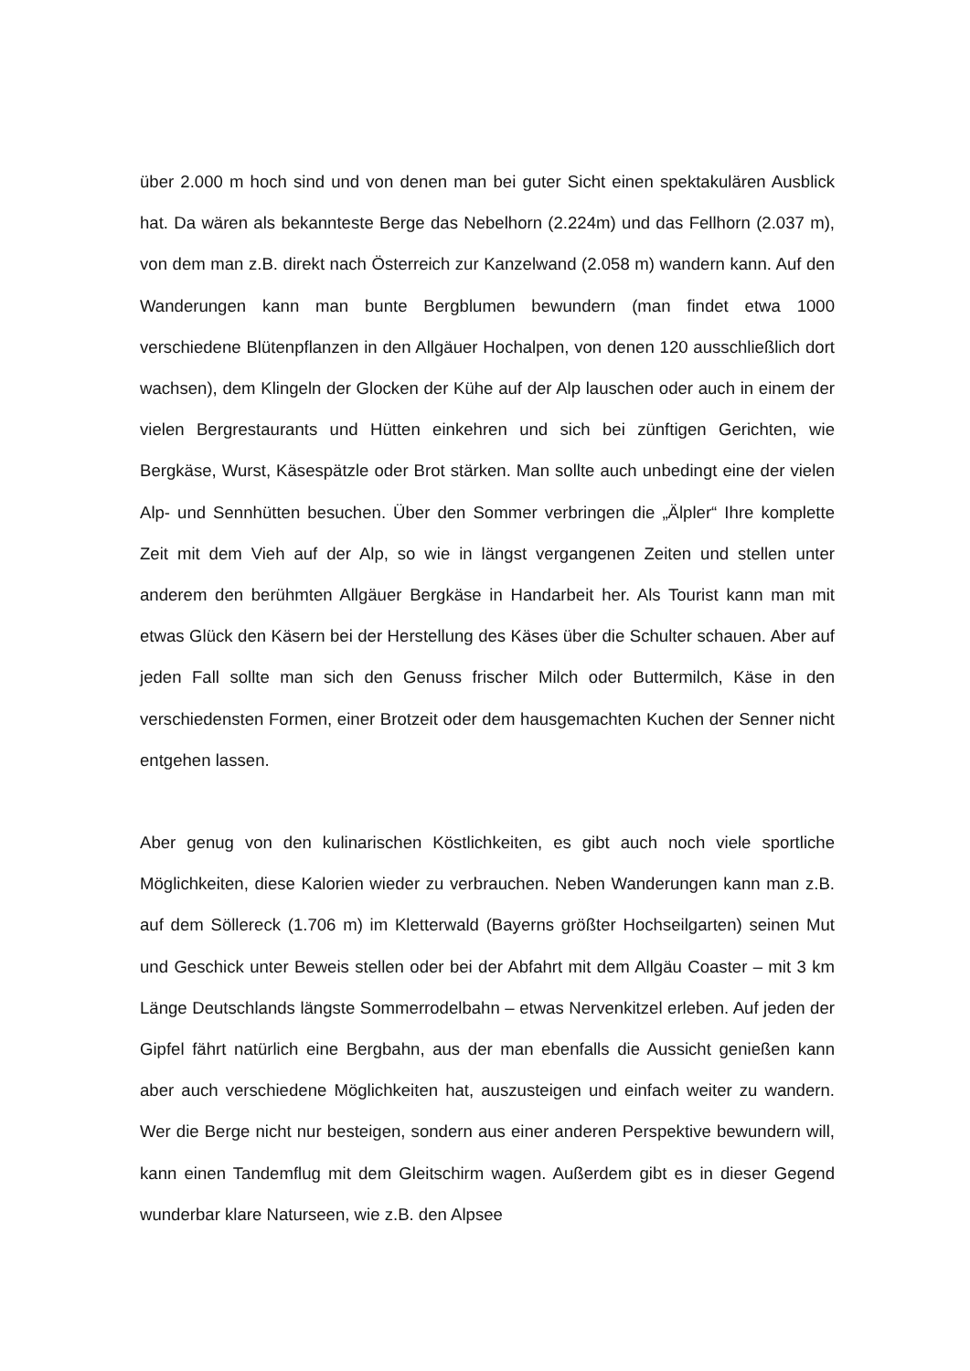über 2.000 m hoch sind und von denen man bei guter Sicht einen spektakulären Ausblick hat. Da wären als bekannteste Berge das Nebelhorn (2.224m) und das Fellhorn (2.037 m), von dem man z.B. direkt nach Österreich zur Kanzelwand (2.058 m) wandern kann. Auf den Wanderungen kann man bunte Bergblumen bewundern (man findet etwa 1000 verschiedene Blütenpflanzen in den Allgäuer Hochalpen, von denen 120 ausschließlich dort wachsen), dem Klingeln der Glocken der Kühe auf der Alp lauschen oder auch in einem der vielen Bergrestaurants und Hütten einkehren und sich bei zünftigen Gerichten, wie Bergkäse, Wurst, Käsespätzle oder Brot stärken. Man sollte auch unbedingt eine der vielen Alp- und Sennhütten besuchen. Über den Sommer verbringen die „Älpler“ Ihre komplette Zeit mit dem Vieh auf der Alp, so wie in längst vergangenen Zeiten und stellen unter anderem den berühmten Allgäuer Bergkäse in Handarbeit her. Als Tourist kann man mit etwas Glück den Käsern bei der Herstellung des Käses über die Schulter schauen. Aber auf jeden Fall sollte man sich den Genuss frischer Milch oder Buttermilch, Käse in den verschiedensten Formen, einer Brotzeit oder dem hausgemachten Kuchen der Senner nicht entgehen lassen.
Aber genug von den kulinarischen Köstlichkeiten, es gibt auch noch viele sportliche Möglichkeiten, diese Kalorien wieder zu verbrauchen. Neben Wanderungen kann man z.B. auf dem Söllereck (1.706 m) im Kletterwald (Bayerns größter Hochseilgarten) seinen Mut und Geschick unter Beweis stellen oder bei der Abfahrt mit dem Allgäu Coaster – mit 3 km Länge Deutschlands längste Sommerrodelbahn – etwas Nervenkitzel erleben. Auf jeden der Gipfel fährt natürlich eine Bergbahn, aus der man ebenfalls die Aussicht genießen kann aber auch verschiedene Möglichkeiten hat, auszusteigen und einfach weiter zu wandern. Wer die Berge nicht nur besteigen, sondern aus einer anderen Perspektive bewundern will, kann einen Tandemflug mit dem Gleitschirm wagen. Außerdem gibt es in dieser Gegend wunderbar klare Naturseen, wie z.B. den Alpsee